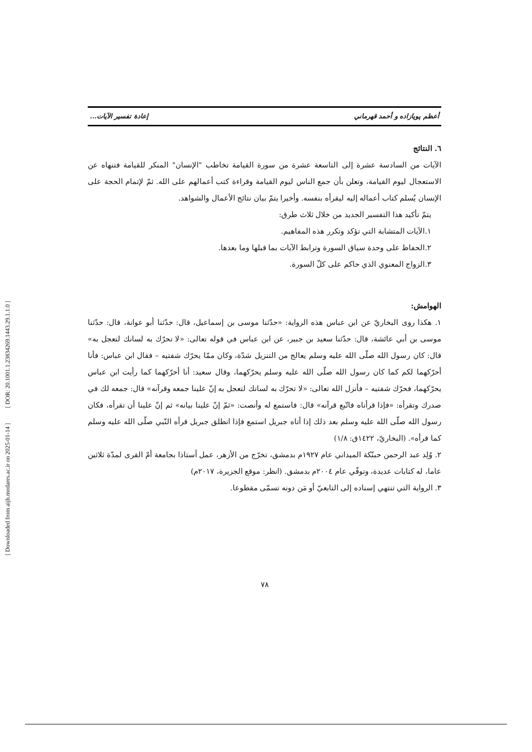[ Downloaded from aijh.modares.ac.ir on 2025-01-14 ] [ DOR: 20.1001.1.23834269.1443.29.1.1.0 ]
أعظم پويازاده و أحمد قهرماني إعادة تفسير الآيات...
٦. النتائج
الآيات من السادسة عشرة إلى التاسعة عشرة من سورة القيامة تخاطب "الإنسان" المنكر للقيامة فتنهاه عن الاستعجال ليوم القيامة، وتعلن بأن جمع الناس ليوم القيامة وقراءة كتب أعمالهم على الله. ثمّ لإتمام الحجة على الإنسان يُسلم كتاب أعماله إليه ليقرأه بنفسه. وأخيرا يتمّ بيان نتائج الأعمال والشواهد.
يتمّ تأكيد هذا التفسير الجديد من خلال ثلاث طرق:
١.الآيات المتشابة التي تؤكد وتكرر هذه المفاهيم.
٢.الحفاظ على وحدة سياق السورة وترابط الآيات بما قبلها وما بعدها.
٣.الزواج المعنوي الذي حاكم على كلّ السورة.
الهوامش:
١. هكذا روى البخاريّ عن ابن عباس هذه الرواية: «حدّثنا موسى بن إسماعيل، قال: حدّثنا أبو عوانة، قال: حدّثنا موسى بن أبي عائشة، قال: حدّثنا سعيد بن جبير، عن ابن عباس في قوله تعالى: «لا تحرّك به لسانك لتعجل به» قال: كان رسول الله صلّى الله عليه وسلم يعالج من التنزيل شدّة، وكان ممّا يحرّك شفتيه – فقال ابن عباس: فأنا أحرّكهما لكم كما كان رسول الله صلّى الله عليه وسلم يحرّكهما، وقال سعيد: أنا أحرّكهما كما رأيت ابن عباس يحرّكهما، فحرّك شفتيه – فأنزل الله تعالى: «لا تحرّك به لسانك لتعجل به إنّ علينا جمعه وقرآنه» قال: جمعه لك في صدرك وتقرأه: «فإذا قرأناه فاتّبع قرآنه» قال: فاستمع له وأنصت: «ثمّ إنّ علينا بيانه» ثم إنّ علينا أن تقرأه، فكان رسول الله صلّى الله عليه وسلم بعد ذلك إذا أتاه جبريل استمع فإذا انطلق جبريل قرأه النّبي صلّى الله عليه وسلم كما قرأه». (البخاريّ، ١٤٢٢ق: ١/٨)
٢. وُلِد عبد الرحمن حبنّكة الميداني عام ١٩٢٧م بدمشق، تخرّج من الأزهر، عمل أستاذا بجامعة أمّ القرى لمدّة ثلاثين عاما، له كتابات عديدة، وتوفّي عام ٢٠٠٤م بدمشق. (انظر: موقع الجزيرة، ٢٠١٧م)
٣. الرواية التي تنتهي إسناده إلى التابعيّ أو مَن دونه تسمّى مقطوعا.
٧٨